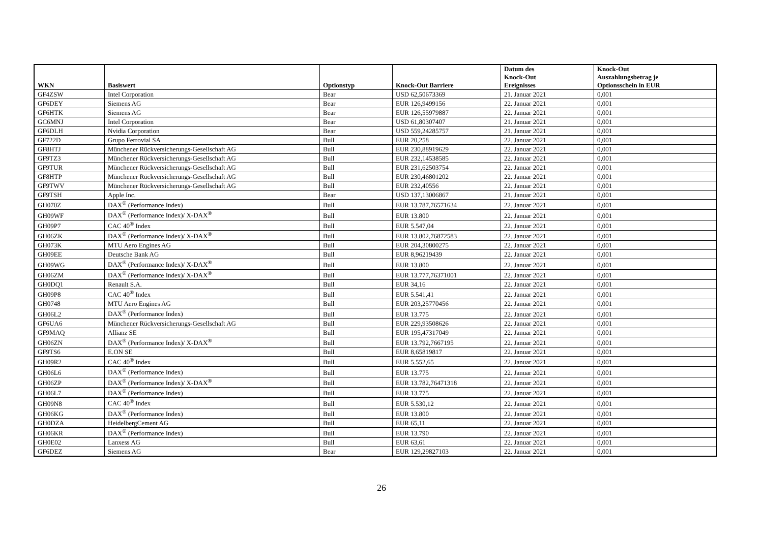| WKN | Basiswert | Optionstyp | Knock-Out Barriere | Datum des Knock-Out Ereignisses | Knock-Out Auszahlungsbetrag je Optionsschein in EUR |
| --- | --- | --- | --- | --- | --- |
| GF4ZSW | Intel Corporation | Bear | USD 62,50673369 | 21. Januar 2021 | 0,001 |
| GF6DEY | Siemens AG | Bear | EUR 126,9499156 | 22. Januar 2021 | 0,001 |
| GF6HTK | Siemens AG | Bear | EUR 126,55979887 | 22. Januar 2021 | 0,001 |
| GC6MNJ | Intel Corporation | Bear | USD 61,80307407 | 21. Januar 2021 | 0,001 |
| GF6DLH | Nvidia Corporation | Bear | USD 559,24285757 | 21. Januar 2021 | 0,001 |
| GF722D | Grupo Ferrovial SA | Bull | EUR 20,258 | 22. Januar 2021 | 0,001 |
| GF8HTJ | Münchener Rückversicherungs-Gesellschaft AG | Bull | EUR 230,88919629 | 22. Januar 2021 | 0,001 |
| GF9TZ3 | Münchener Rückversicherungs-Gesellschaft AG | Bull | EUR 232,14538585 | 22. Januar 2021 | 0,001 |
| GF9TUR | Münchener Rückversicherungs-Gesellschaft AG | Bull | EUR 231,62503754 | 22. Januar 2021 | 0,001 |
| GF8HTP | Münchener Rückversicherungs-Gesellschaft AG | Bull | EUR 230,46801202 | 22. Januar 2021 | 0,001 |
| GF9TWV | Münchener Rückversicherungs-Gesellschaft AG | Bull | EUR 232,40556 | 22. Januar 2021 | 0,001 |
| GF9TSH | Apple Inc. | Bear | USD 137,13006867 | 21. Januar 2021 | 0,001 |
| GH070Z | DAX<sup>®</sup> (Performance Index) | Bull | EUR 13.787,76571634 | 22. Januar 2021 | 0,001 |
| GH09WF | DAX<sup>®</sup> (Performance Index)/ X-DAX<sup>®</sup> | Bull | EUR 13.800 | 22. Januar 2021 | 0,001 |
| GH09P7 | CAC 40<sup>®</sup> Index | Bull | EUR 5.547,04 | 22. Januar 2021 | 0,001 |
| GH06ZK | DAX<sup>®</sup> (Performance Index)/ X-DAX<sup>®</sup> | Bull | EUR 13.802,76872583 | 22. Januar 2021 | 0,001 |
| GH073K | MTU Aero Engines AG | Bull | EUR 204,30800275 | 22. Januar 2021 | 0,001 |
| GH09EE | Deutsche Bank AG | Bull | EUR 8,96219439 | 22. Januar 2021 | 0,001 |
| GH09WG | DAX<sup>®</sup> (Performance Index)/ X-DAX<sup>®</sup> | Bull | EUR 13.800 | 22. Januar 2021 | 0,001 |
| GH06ZM | DAX<sup>®</sup> (Performance Index)/ X-DAX<sup>®</sup> | Bull | EUR 13.777,76371001 | 22. Januar 2021 | 0,001 |
| GH0DQ1 | Renault S.A. | Bull | EUR 34,16 | 22. Januar 2021 | 0,001 |
| GH09P8 | CAC 40<sup>®</sup> Index | Bull | EUR 5.541,41 | 22. Januar 2021 | 0,001 |
| GH0748 | MTU Aero Engines AG | Bull | EUR 203,25770456 | 22. Januar 2021 | 0,001 |
| GH06L2 | DAX<sup>®</sup> (Performance Index) | Bull | EUR 13.775 | 22. Januar 2021 | 0,001 |
| GF6UA6 | Münchener Rückversicherungs-Gesellschaft AG | Bull | EUR 229,93508626 | 22. Januar 2021 | 0,001 |
| GF9MAQ | Allianz SE | Bull | EUR 195,47317049 | 22. Januar 2021 | 0,001 |
| GH06ZN | DAX<sup>®</sup> (Performance Index)/ X-DAX<sup>®</sup> | Bull | EUR 13.792,7667195 | 22. Januar 2021 | 0,001 |
| GF9TS6 | E.ON SE | Bull | EUR 8,65819817 | 22. Januar 2021 | 0,001 |
| GH09R2 | CAC 40<sup>®</sup> Index | Bull | EUR 5.552,65 | 22. Januar 2021 | 0,001 |
| GH06L6 | DAX<sup>®</sup> (Performance Index) | Bull | EUR 13.775 | 22. Januar 2021 | 0,001 |
| GH06ZP | DAX<sup>®</sup> (Performance Index)/ X-DAX<sup>®</sup> | Bull | EUR 13.782,76471318 | 22. Januar 2021 | 0,001 |
| GH06L7 | DAX<sup>®</sup> (Performance Index) | Bull | EUR 13.775 | 22. Januar 2021 | 0,001 |
| GH09N8 | CAC 40<sup>®</sup> Index | Bull | EUR 5.530,12 | 22. Januar 2021 | 0,001 |
| GH06KG | DAX<sup>®</sup> (Performance Index) | Bull | EUR 13.800 | 22. Januar 2021 | 0,001 |
| GH0DZA | HeidelbergCement AG | Bull | EUR 65,11 | 22. Januar 2021 | 0,001 |
| GH06KR | DAX<sup>®</sup> (Performance Index) | Bull | EUR 13.790 | 22. Januar 2021 | 0,001 |
| GH0E02 | Lanxess AG | Bull | EUR 63,61 | 22. Januar 2021 | 0,001 |
| GF6DEZ | Siemens AG | Bear | EUR 129,29827103 | 22. Januar 2021 | 0,001 |
26